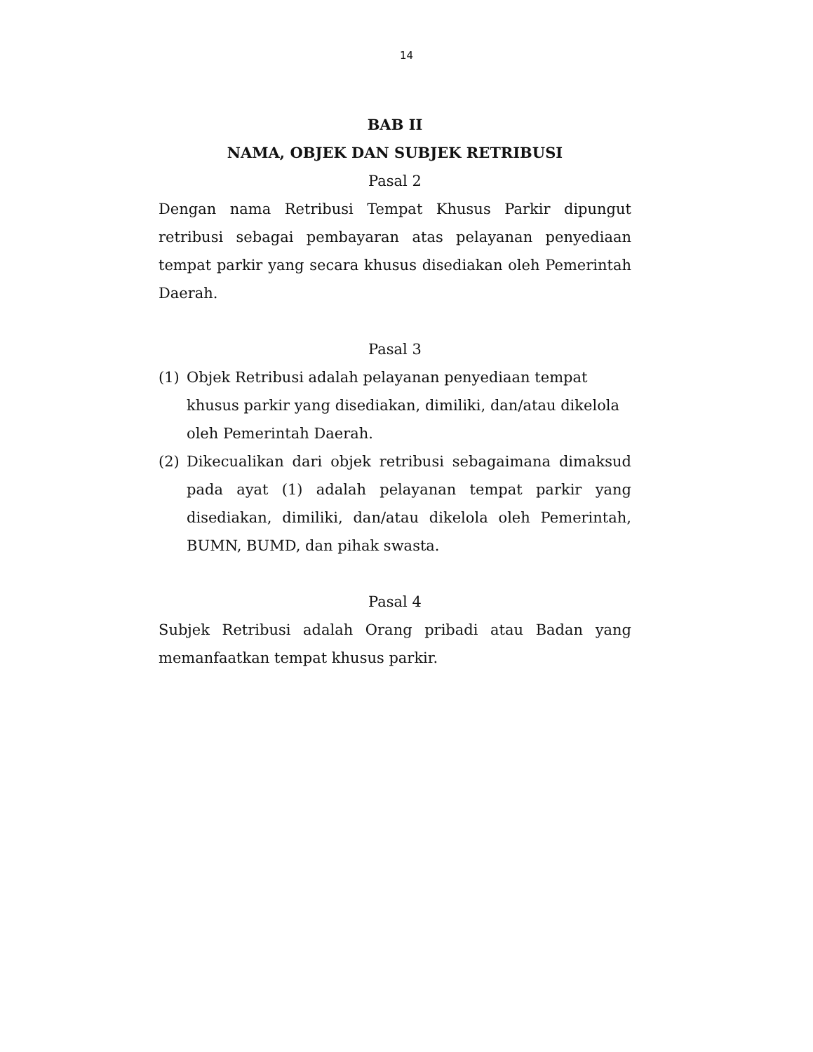14
BAB II
NAMA, OBJEK DAN SUBJEK RETRIBUSI
Pasal 2
Dengan nama Retribusi Tempat Khusus Parkir dipungut retribusi sebagai pembayaran atas pelayanan penyediaan tempat parkir yang secara khusus disediakan oleh Pemerintah Daerah.
Pasal 3
(1) Objek Retribusi adalah pelayanan penyediaan tempat khusus parkir yang disediakan, dimiliki, dan/atau dikelola oleh Pemerintah Daerah.
(2) Dikecualikan dari objek retribusi sebagaimana dimaksud pada ayat (1) adalah pelayanan tempat parkir yang disediakan, dimiliki, dan/atau dikelola oleh Pemerintah, BUMN, BUMD, dan pihak swasta.
Pasal 4
Subjek Retribusi adalah Orang pribadi atau Badan yang memanfaatkan tempat khusus parkir.